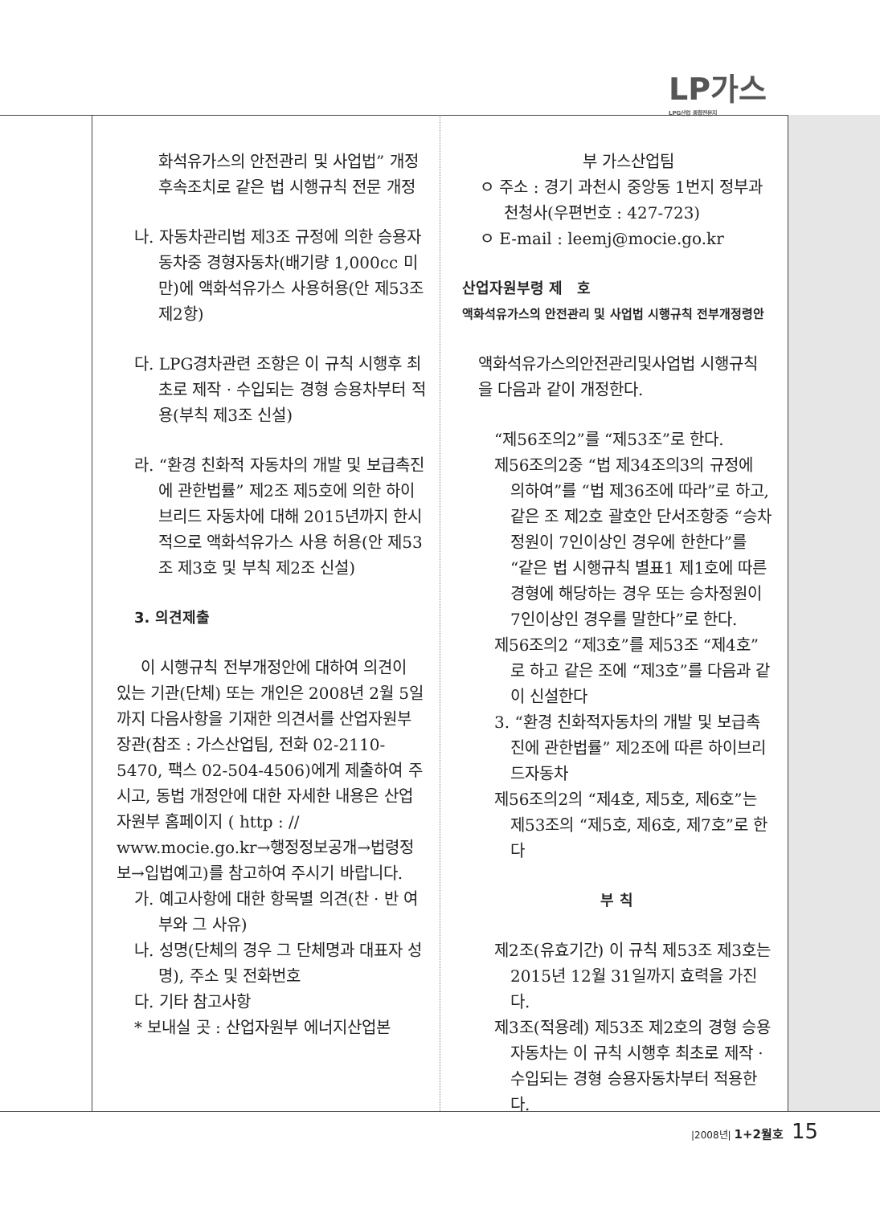LP가스
LPG산업 종합전문지
화석유가스의 안전관리 및 사업법” 개정 후속조치로 같은 법 시행규칙 전문 개정
나. 자동차관리법 제3조 규정에 의한 승용자동차중 경형자동차(배기량 1,000cc 미만)에 액화석유가스 사용허용(안 제53조 제2항)
다. LPG경차관련 조항은 이 규칙 시행후 최초로 제작 · 수입되는 경형 승용차부터 적용(부칙 제3조 신설)
라. “환경 친화적 자동차의 개발 및 보급촉진에 관한법률” 제2조 제5호에 의한 하이브리드 자동차에 대해 2015년까지 한시적으로 액화석유가스 사용 허용(안 제53조 제3호 및 부칙 제2조 신설)
3. 의견제출
이 시행규칙 전부개정안에 대하여 의견이 있는 기관(단체) 또는 개인은 2008년 2월 5일까지 다음사항을 기재한 의견서를 산업자원부장관(참조 : 가스산업팀, 전화 02-2110-5470, 팩스 02-504-4506)에게 제출하여 주시고, 동법 개정안에 대한 자세한 내용은 산업자원부 홈페이지 ( http : // www.mocie.go.kr→행정정보공개→법령정보→입법예고)를 참고하여 주시기 바랍니다.
가. 예고사항에 대한 항목별 의견(찬 · 반 여부와 그 사유)
나. 성명(단체의 경우 그 단체명과 대표자 성명), 주소 및 전화번호
다. 기타 참고사항
* 보내실 곳 : 산업자원부 에너지산업본
부 가스산업팀
ㅇ 주소 : 경기 과천시 중앙동 1번지 정부과천청사(우편번호 : 427-723)
ㅇ E-mail : leemj@mocie.go.kr
산업자원부령 제　호
액화석유가스의 안전관리 및 사업법 시행규칙 전부개정령안
액화석유가스의안전관리및사업법 시행규칙을 다음과 같이 개정한다.
“제56조의2”를 “제53조”로 한다.
제56조의2중 “법 제34조의3의 규정에 의하여”를 “법 제36조에 따라”로 하고, 같은 조 제2호 괄호안 단서조항중 “승차정원이 7인이상인 경우에 한한다”를 “같은 법 시행규칙 별표1 제1호에 따른 경형에 해당하는 경우 또는 승차정원이 7인이상인 경우를 말한다”로 한다.
제56조의2 “제3호”를 제53조 “제4호”로 하고 같은 조에 “제3호”를 다음과 같이 신설한다
3. “환경 친화적자동차의 개발 및 보급촉진에 관한법률” 제2조에 따른 하이브리드자동차
제56조의2의 “제4호, 제5호, 제6호”는 제53조의 “제5호, 제6호, 제7호”로 한다
부 칙
제2조(유효기간) 이 규칙 제53조 제3호는 2015년 12월 31일까지 효력을 가진다.
제3조(적용례) 제53조 제2호의 경형 승용자동차는 이 규칙 시행후 최초로 제작 · 수입되는 경형 승용자동차부터 적용한다.
|2008년| 1+2월호 15